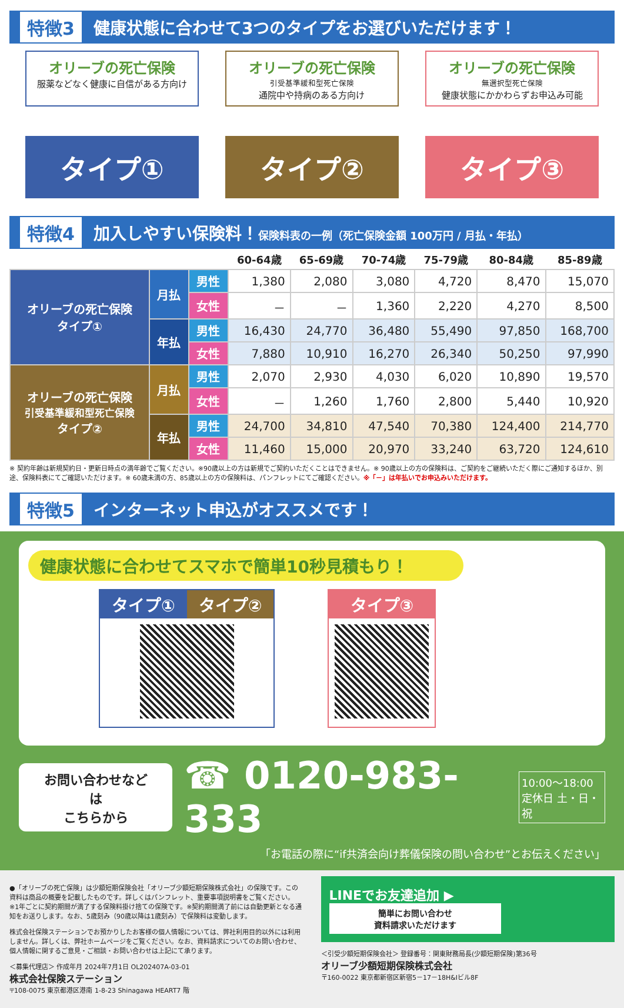特徴3 健康状態に合わせて3つのタイプをお選びいただけます！
オリーブの死亡保険
服薬などなく健康に自信がある方向け
タイプ①
オリーブの死亡保険
引受基準緩和型死亡保険
通院中や持病のある方向け
タイプ②
オリーブの死亡保険
無選択型死亡保険
健康状態にかかわらずお申込み可能
タイプ③
特徴4 加入しやすい保険料！保険料表の一例（死亡保険金額 100万円 / 月払・年払）
| | | | 60-64歳 | 65-69歳 | 70-74歳 | 75-79歳 | 80-84歳 | 85-89歳 |
| --- | --- | --- | --- | --- | --- | --- | --- | --- |
| オリーブの死亡保険 タイプ① | 月払 | 男性 | 1,380 | 2,080 | 3,080 | 4,720 | 8,470 | 15,070 |
| | | 女性 | － | － | 1,360 | 2,220 | 4,270 | 8,500 |
| | 年払 | 男性 | 16,430 | 24,770 | 36,480 | 55,490 | 97,850 | 168,700 |
| | | 女性 | 7,880 | 10,910 | 16,270 | 26,340 | 50,250 | 97,990 |
| オリーブの死亡保険 引受基準緩和型死亡保険 タイプ② | 月払 | 男性 | 2,070 | 2,930 | 4,030 | 6,020 | 10,890 | 19,570 |
| | | 女性 | － | 1,260 | 1,760 | 2,800 | 5,440 | 10,920 |
| | 年払 | 男性 | 24,700 | 34,810 | 47,540 | 70,380 | 124,400 | 214,770 |
| | | 女性 | 11,460 | 15,000 | 20,970 | 33,240 | 63,720 | 124,610 |
※ 契約年齢は新規契約日・更新日時点の満年齢でご覧ください。※90歳以上の方は新規でご契約いただくことはできません。※ 90歳以上の方の保険料は、ご契約をご継続いただく際にご通知するほか、別途、保険料表にてご確認いただけます。※ 60歳未満の方、85歳以上の方の保険料は、パンフレットにてご確認ください。※「－」は年払いでお申込みいただけます。
特徴5 インターネット申込がオススメです！
健康状態に合わせてスマホで簡単10秒見積もり！
タイプ① タイプ② タイプ③
お問い合わせなどは
こちらから
☎ 0120-983-333
10:00～18:00
定休日 土・日・祝
「お電話の際に“if共済会向け葬儀保険の問い合わせ”とお伝えください」
●「オリーブの死亡保険」は少額短期保険会社「オリーブ少額短期保険株式会社」の保険です。この資料は商品の概要を記載したものです。詳しくはパンフレット、重要事項説明書をご覧ください。※1年ごとに契約期間が満了する保険料掛け捨ての保険です。※契約期間満了前には自動更新となる通知をお送りします。なお、5歳刻み（90歳以降は1歳刻み）で保険料は変動します。
株式会社保険ステーションでお預かりしたお客様の個人情報については、弊社利用目的以外には利用しません。詳しくは、弊社ホームページをご覧ください。なお、資料請求についてのお問い合わせ、個人情報に関するご意見・ご相談・お問い合わせは上記にて承ります。
＜募集代理店＞ 作成年月 2024年7月1日 OL202407A-03-01
株式会社保険ステーション
〒108-0075 東京都港区港南 1-8-23 Shinagawa HEART7 階
LINEでお友達追加 ▶
簡単にお問い合わせ
資料請求いただけます
＜引受少額短期保険会社＞ 登録番号：関東財務局長(少額短期保険)第36号
オリーブ少額短期保険株式会社
〒160-0022 東京都新宿区新宿5－17－18H&Iビル8F